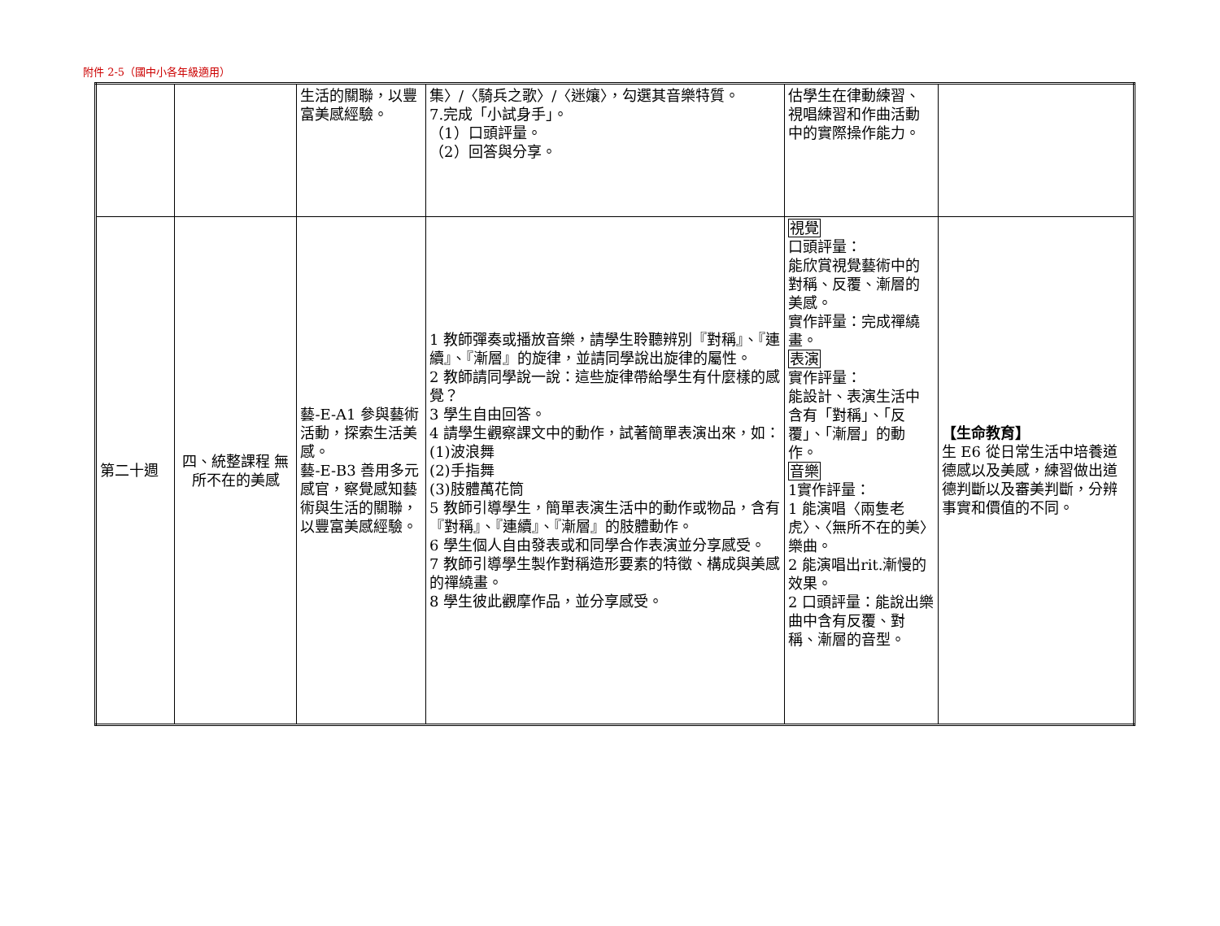附件 2-5（國中小各年級適用）
| | | 生活的關聯，以豐富美感經驗。 | 集〉/〈騎兵之歌〉/〈迷孃〉，勾選其音樂特質。 7.完成「小試身手」。 （1）口頭評量。 （2）回答與分享。 | 估學生在律動練習、視唱練習和作曲活動中的實際操作能力。 | |
| 第二十週 | 四、統整課程 無所不在的美感 | 藝-E-A1 參與藝術活動，探索生活美感。 藝-E-B3 善用多元感官，察覺感知藝術與生活的關聯，以豐富美感經驗。 | 1 教師彈奏或播放音樂，請學生聆聽辨別『對稱』、『連續』、『漸層』的旋律，並請同學說出旋律的屬性。 2 教師請同學說一說：這些旋律帶給學生有什麼樣的感覺？ 3 學生自由回答。 4 請學生觀察課文中的動作，試著簡單表演出來，如： (1)波浪舞 (2)手指舞 (3)肢體萬花筒 5 教師引導學生，簡單表演生活中的動作或物品，含有『對稱』、『連續』、『漸層』的肢體動作。 6 學生個人自由發表或和同學合作表演並分享感受。 7 教師引導學生製作對稱造形要素的特徵、構成與美感的禪繞畫。 8 學生彼此觀摩作品，並分享感受。 | 視覺 口頭評量： 能欣賞視覺藝術中的對稱、反覆、漸層的美感。 實作評量：完成禪繞畫。 表演 實作評量： 能設計、表演生活中含有「對稱」、「反覆」、「漸層」的動作。 音樂 1實作評量： 1 能演唱〈兩隻老虎〉、〈無所不在的美〉樂曲。 2 能演唱出rit.漸慢的效果。 2 口頭評量：能說出樂曲中含有反覆、對稱、漸層的音型。 | 【生命教育】 生 E6 從日常生活中培養道德感以及美感，練習做出道德判斷以及審美判斷，分辨事實和價值的不同。 |